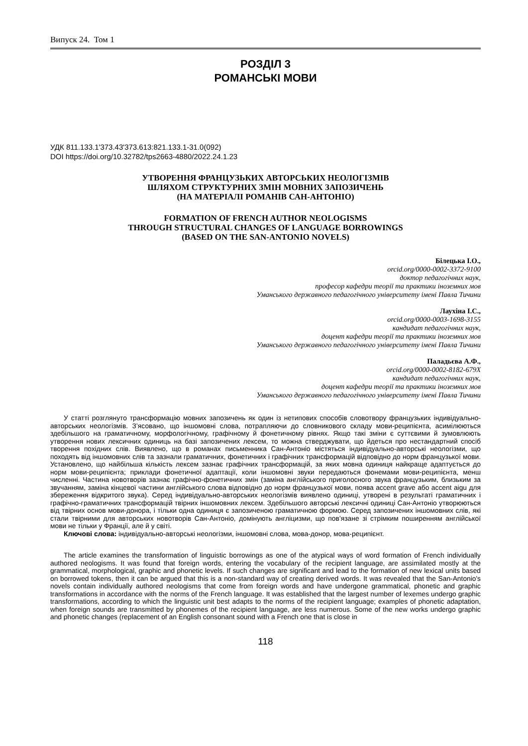Випуск 24. Том 1
РОЗДІЛ 3
РОМАНСЬКІ МОВИ
УДК 811.133.1'373.43'373.613:821.133.1-31.0(092)
DOI https://doi.org/10.32782/tps2663-4880/2022.24.1.23
УТВОРЕННЯ ФРАНЦУЗЬКИХ АВТОРСЬКИХ НЕОЛОГІЗМІВ
ШЛЯХОМ СТРУКТУРНИХ ЗМІН МОВНИХ ЗАПОЗИЧЕНЬ
(НА МАТЕРІАЛІ РОМАНІВ САН-АНТОНІО)
FORMATION OF FRENCH AUTHOR NEOLOGISMS
THROUGH STRUCTURAL CHANGES OF LANGUAGE BORROWINGS
(BASED ON THE SAN-ANTONIO NOVELS)
Білецька І.О.,
orcid.org/0000-0002-3372-9100
доктор педагогічних наук,
професор кафедри теорії та практики іноземних мов
Уманського державного педагогічного університету імені Павла Тичини
Лаухіна І.С.,
orcid.org/0000-0003-1698-3155
кандидат педагогічних наук,
доцент кафедри теорії та практики іноземних мов
Уманського державного педагогічного університету імені Павла Тичини
Паладьєва А.Ф.,
orcid.org/0000-0002-8182-679X
кандидат педагогічних наук,
доцент кафедри теорії та практики іноземних мов
Уманського державного педагогічного університету імені Павла Тичини
У статті розглянуто трансформацію мовних запозичень як один із нетипових способів словотвору французьких індивідуально-авторських неологізмів. З’ясовано, що іншомовні слова, потрапляючи до словникового складу мови-реципієнта, асимілюються здебільшого на граматичному, морфологічному, графічному й фонетичному рівнях. Якщо такі зміни є суттєвими й зумовлюють утворення нових лексичних одиниць на базі запозичених лексем, то можна стверджувати, що йдеться про нестандартний спосіб творення похідних слів. Виявлено, що в романах письменника Сан-Антоніо містяться індивідуально-авторські неологізми, що походять від іншомовних слів та зазнали граматичних, фонетичних і графічних трансформацій відповідно до норм французької мови. Установлено, що найбільша кількість лексем зазнає графічних трансформацій, за яких мовна одиниця найкраще адаптується до норм мови-реципієнта; приклади фонетичної адаптації, коли іншомовні звуки передаються фонемами мови-реципієнта, менш численні. Частина новотворів зазнає графічно-фонетичних змін (заміна англійського приголосного звука французьким, близьким за звучанням, заміна кінцевої частини англійського слова відповідно до норм французької мови, поява accent grave або accent aigu для збереження відкритого звука). Серед індивідуально-авторських неологізмів виявлено одиниці, утворені в результаті граматичних і графічно-граматичних трансформацій твірних іншомовних лексем. Здебільшого авторські лексичні одиниці Сан-Антоніо утворюються від твірних основ мови-донора, і тільки одна одиниця є запозиченою граматичною формою. Серед запозичених іншомовних слів, які стали твірними для авторських новотворів Сан-Антоніо, домінують англіцизми, що пов’язане зі стрімким поширенням англійської мови не тільки у Франції, але й у світі.
Ключові слова: індивідуально-авторські неологізми, іншомовні слова, мова-донор, мова-реципієнт.
The article examines the transformation of linguistic borrowings as one of the atypical ways of word formation of French individually authored neologisms. It was found that foreign words, entering the vocabulary of the recipient language, are assimilated mostly at the grammatical, morphological, graphic and phonetic levels. If such changes are significant and lead to the formation of new lexical units based on borrowed tokens, then it can be argued that this is a non-standard way of creating derived words. It was revealed that the San-Antonio's novels contain individually authored neologisms that come from foreign words and have undergone grammatical, phonetic and graphic transformations in accordance with the norms of the French language. It was established that the largest number of lexemes undergo graphic transformations, according to which the linguistic unit best adapts to the norms of the recipient language; examples of phonetic adaptation, when foreign sounds are transmitted by phonemes of the recipient language, are less numerous. Some of the new works undergo graphic and phonetic changes (replacement of an English consonant sound with a French one that is close in
118